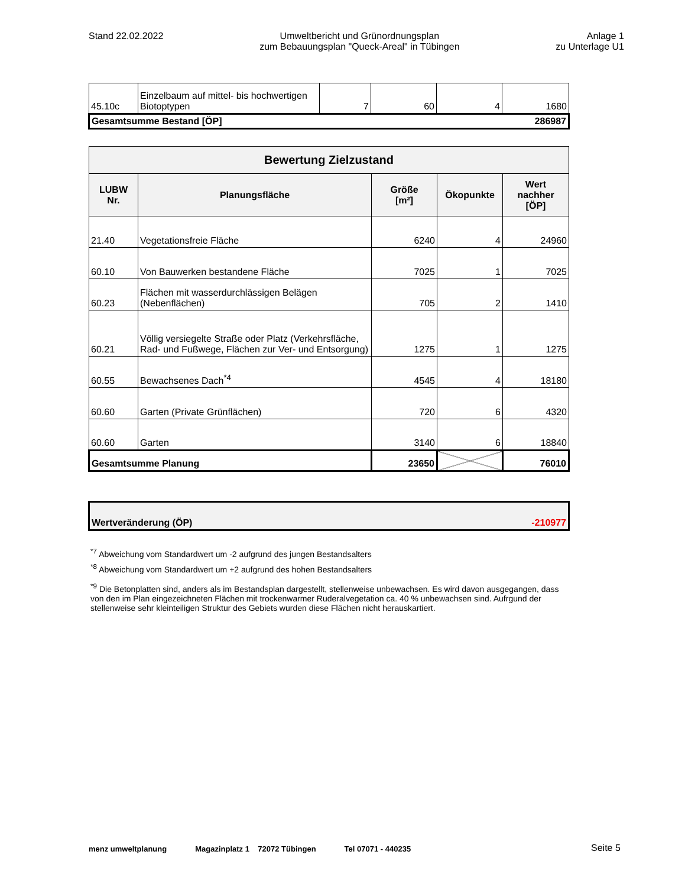Stand 22.02.2022 Umweltbericht und Grünordnungsplan
zum Bebauungsplan "Queck-Areal" in Tübingen
Anlage 1
zu Unterlage U1
| 45.10c | Einzelbaum auf mittel- bis hochwertigen Biotoptypen | 7 | 60 | 4 | 1680 |
| Gesamtsumme Bestand [ÖP] | | | | | 286987 |
| Bewertung Zielzustand | | | | |
| --- | --- | --- | --- | --- |
| LUBW Nr. | Planungsfläche | Größe [m²] | Ökopunkte | Wert nachher [ÖP] |
| 21.40 | Vegetationsfreie Fläche | 6240 | 4 | 24960 |
| 60.10 | Von Bauwerken bestandene Fläche | 7025 | 1 | 7025 |
| 60.23 | Flächen mit wasserdurchlässigen Belägen (Nebenflächen) | 705 | 2 | 1410 |
| 60.21 | Völlig versiegelte Straße oder Platz (Verkehrsfläche, Rad- und Fußwege, Flächen zur Ver- und Entsorgung) | 1275 | 1 | 1275 |
| 60.55 | Bewachsenes Dach<sup>*4</sup> | 4545 | 4 | 18180 |
| 60.60 | Garten (Private Grünflächen) | 720 | 6 | 4320 |
| 60.60 | Garten | 3140 | 6 | 18840 |
| Gesamtsumme Planung | | 23650 | | 76010 |
| Wertveränderung (ÖP) | -210977 |
<sup>*7</sup> Abweichung vom Standardwert um -2 aufgrund des jungen Bestandsalters
<sup>*8</sup> Abweichung vom Standardwert um +2 aufgrund des hohen Bestandsalters
<sup>*9</sup> Die Betonplatten sind, anders als im Bestandsplan dargestellt, stellenweise unbewachsen. Es wird davon ausgegangen, dass von den im Plan eingezeichneten Flächen mit trockenwarmer Ruderalvegetation ca. 40 % unbewachsen sind. Aufrgund der stellenweise sehr kleinteiligen Struktur des Gebiets wurden diese Flächen nicht herauskartiert.
menz umweltplanung Magazinplatz 1 72072 Tübingen Tel 07071 - 440235 Seite 5